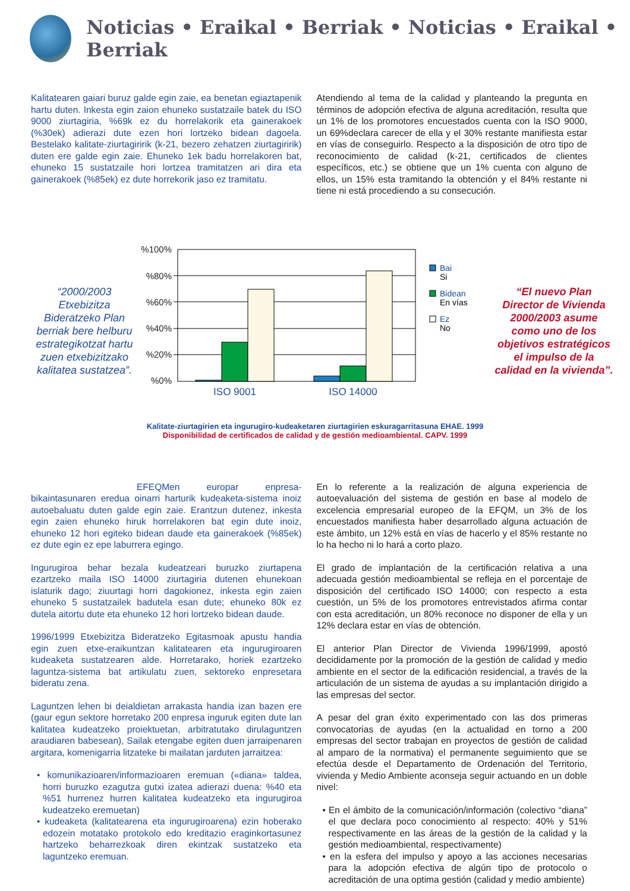Noticias • Eraikal • Berriak • Noticias • Eraikal • Berriak
Kalitatearen gaiari buruz galde egin zaie, ea benetan egiaztapenik hartu duten. Inkesta egin zaion ehuneko sustatzaile batek du ISO 9000 ziurtagiria, %69k ez du horrelakorik eta gainerakoek (%30ek) adierazi dute ezen hori lortzeko bidean dagoela. Bestelako kalitate-ziurtagiririk (k-21, bezero zehatzen ziurtagiririk) duten ere galde egin zaie. Ehuneko 1ek badu horrelakoren bat, ehuneko 15 sustatzaile hori lortzea tramitatzen ari dira eta gainerakoek (%85ek) ez dute horrekorik jaso ez tramitatu.
Atendiendo al tema de la calidad y planteando la pregunta en términos de adopción efectiva de alguna acreditación, resulta que un 1% de los promotores encuestados cuenta con la ISO 9000, un 69%declara carecer de ella y el 30% restante manifiesta estar en vías de conseguirlo. Respecto a la disposición de otro tipo de reconocimiento de calidad (k-21, certificados de clientes específicos, etc.) se obtiene que un 1% cuenta con alguno de ellos, un 15% esta tramitando la obtención y el 84% restante ni tiene ni está procediendo a su consecución.
“2000/2003 Etxebizitza Bideratzeko Plan berriak bere helburu estrategikotzat hartu zuen etxebizitzako kalitatea sustatzea”.
%100%
%80%
%60%
%40%
%20%
%0%
ISO 9001
ISO 14000
Bai
Si
Bidean
En vías
Ez
No
“El nuevo Plan Director de Vivienda 2000/2003 asume como uno de los objetivos estratégicos el impulso de la calidad en la vivienda”.
Kalitate-ziurtagirien eta ingurugiro-kudeaketaren ziurtagirien eskuragarritasuna EHAE. 1999
Disponibilidad de certificados de calidad y de gestión medioambiental. CAPV. 1999
EFEQMen europar enpresa-bikaintasunaren eredua oinarri harturik kudeaketa-sistema inoiz autoebaluatu duten galde egin zaie. Erantzun dutenez, inkesta egin zaien ehuneko hiruk horrelakoren bat egin dute inoiz, ehuneko 12 hori egiteko bidean daude eta gainerakoek (%85ek) ez dute egin ez epe laburrera egingo.
Ingurugiroa behar bezala kudeatzeari buruzko ziurtapena ezartzeko maila ISO 14000 ziurtagiria dutenen ehunekoan islaturik dago; ziuurtagi horri dagokionez, inkesta egin zaien ehuneko 5 sustatzailek badutela esan dute; ehuneko 80k ez dutela aitortu dute eta ehuneko 12 hori lortzeko bidean daude.
1996/1999 Etxebizitza Bideratzeko Egitasmoak apustu handia egin zuen etxe-eraikuntzan kalitatearen eta ingurugiroaren kudeaketa sustatzearen alde. Horretarako, horiek ezartzeko laguntza-sistema bat artikulatu zuen, sektoreko enpresetara bideratu zena.
Laguntzen lehen bi deialdietan arrakasta handia izan bazen ere (gaur egun sektore horretako 200 enpresa inguruk egiten dute lan kalitatea kudeatzeko proiektuetan, arbitratutako dirulaguntzen araudiaren babesean), Sailak etengabe egiten duen jarraipenaren argitara, komenigarria litzateke bi mailatan jarduten jarraitzea:
• komunikazioaren/informazioaren eremuan («diana» taldea, horri buruzko ezagutza gutxi izatea adierazi duena: %40 eta %51 hurrenez hurren kalitatea kudeatzeko eta ingurugiroa kudeatzeko eremuetan)
• kudeaketa (kalitatearena eta ingurugiroarena) ezin hoberako edozein motatako protokolo edo kreditazio eraginkortasunez hartzeko beharrezkoak diren ekintzak sustatzeko eta laguntzeko eremuan.
En lo referente a la realización de alguna experiencia de autoevaluación del sistema de gestión en base al modelo de excelencia empresarial europeo de la EFQM, un 3% de los encuestados manifiesta haber desarrollado alguna actuación de este ámbito, un 12% está en vías de hacerlo y el 85% restante no lo ha hecho ni lo hará a corto plazo.
El grado de implantación de la certificación relativa a una adecuada gestión medioambiental se refleja en el porcentaje de disposición del certificado ISO 14000; con respecto a esta cuestión, un 5% de los promotores entrevistados afirma contar con esta acreditación, un 80% reconoce no disponer de ella y un 12% declara estar en vías de obtención.
El anterior Plan Director de Vivienda 1996/1999, apostó decididamente por la promoción de la gestión de calidad y medio ambiente en el sector de la edificación residencial, a través de la articulación de un sistema de ayudas a su implantación dirigido a las empresas del sector.
A pesar del gran éxito experimentado con las dos primeras convocatorias de ayudas (en la actualidad en torno a 200 empresas del sector trabajan en proyectos de gestión de calidad al amparo de la normativa) el permanente seguimiento que se efectúa desde el Departamento de Ordenación del Territorio, vivienda y Medio Ambiente aconseja seguir actuando en un doble nivel:
• En el ámbito de la comunicación/información (colectivo “diana” el que declara poco conocimiento al respecto: 40% y 51% respectivamente en las áreas de la gestión de la calidad y la gestión medioambiental, respectivamente)
• en la esfera del impulso y apoyo a las acciones necesarias para la adopción efectiva de algún tipo de protocolo o acreditación de una optima gestión (calidad y medio ambiente)